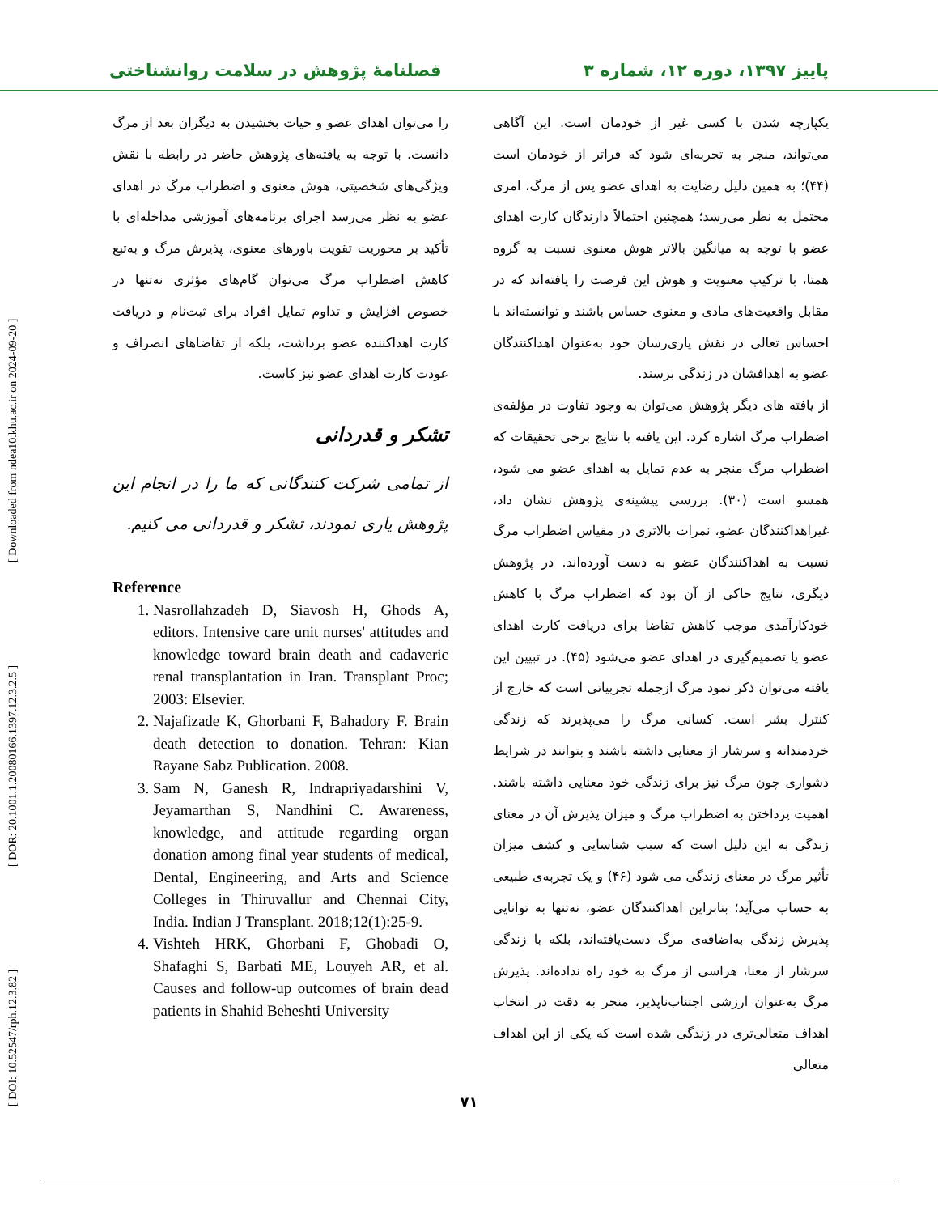[ DOI: 10.52547/rph.12.3.82 ] [ DOR: 20.1001.1.20080166.1397.12.3.2.5 ] [ Downloaded from ndea10.khu.ac.ir on 2024-09-20 ]
پاییز ۱۳۹۷، دوره ۱۲، شماره ۳ فصلنامهٔ پژوهش در سلامت روانشناختی
یکپارچه شدن با کسی غیر از خودمان است. این آگاهی می‌تواند، منجر به تجربه‌ای شود که فراتر از خودمان است (۴۴)؛ به همین دلیل رضایت به اهدای عضو پس از مرگ، امری محتمل به نظر می‌رسد؛ همچنین احتمالاً دارندگان کارت اهدای عضو با توجه به میانگین بالاتر هوش معنوی نسبت به گروه همتا، با ترکیب معنویت و هوش این فرصت را یافته‌اند که در مقابل واقعیت‌های مادی و معنوی حساس باشند و توانسته‌اند با احساس تعالی در نقش یاری‌رسان خود به‌عنوان اهداکنندگان عضو به اهدافشان در زندگی برسند.
از یافته های دیگر پژوهش می‌توان به وجود تفاوت در مؤلفه‌ی اضطراب مرگ اشاره کرد. این یافته با نتایج برخی تحقیقات که اضطراب مرگ منجر به عدم تمایل به اهدای عضو می شود، همسو است (۳۰). بررسی پیشینه‌ی پژوهش نشان داد، غیراهداکنندگان عضو، نمرات بالاتری در مقیاس اضطراب مرگ نسبت به اهداکنندگان عضو به دست آورده‌اند. در پژوهش دیگری، نتایج حاکی از آن بود که اضطراب مرگ با کاهش خودکارآمدی موجب کاهش تقاضا برای دریافت کارت اهدای عضو یا تصمیم‌گیری در اهدای عضو می‌شود (۴۵). در تبیین این یافته می‌توان ذکر نمود مرگ ازجمله تجربیاتی است که خارج از کنترل بشر است. کسانی مرگ را می‌پذیرند که زندگی خردمندانه و سرشار از معنایی داشته باشند و بتوانند در شرایط دشواری چون مرگ نیز برای زندگی خود معنایی داشته باشند. اهمیت پرداختن به اضطراب مرگ و میزان پذیرش آن در معنای زندگی به این دلیل است که سبب شناسایی و کشف میزان تأثیر مرگ در معنای زندگی می شود (۴۶) و یک تجربه‌ی طبیعی به حساب می‌آید؛ بنابراین اهداکنندگان عضو، نه‌تنها به توانایی پذیرش زندگی به‌اضافه‌ی مرگ دست‌یافته‌اند، بلکه با زندگی سرشار از معنا، هراسی از مرگ به خود راه نداده‌اند. پذیرش مرگ به‌عنوان ارزشی اجتناب‌ناپذیر، منجر به دقت در انتخاب اهداف متعالی‌تری در زندگی شده است که یکی از این اهداف متعالی
را می‌توان اهدای عضو و حیات بخشیدن به دیگران بعد از مرگ دانست. با توجه به یافته‌های پژوهش حاضر در رابطه با نقش ویژگی‌های شخصیتی، هوش معنوی و اضطراب مرگ در اهدای عضو به نظر می‌رسد اجرای برنامه‌های آموزشی مداخله‌ای با تأکید بر محوریت تقویت باورهای معنوی، پذیرش مرگ و به‌تبع کاهش اضطراب مرگ می‌توان گام‌های مؤثری نه‌تنها در خصوص افزایش و تداوم تمایل افراد برای ثبت‌نام و دریافت کارت اهداکننده عضو برداشت، بلکه از تقاضاهای انصراف و عودت کارت اهدای عضو نیز کاست.
تشکر و قدردانی
از تمامی شرکت کنندگانی که ما را در انجام این پژوهش یاری نمودند، تشکر و قدردانی می کنیم.
Reference
1. Nasrollahzadeh D, Siavosh H, Ghods A, editors. Intensive care unit nurses' attitudes and knowledge toward brain death and cadaveric renal transplantation in Iran. Transplant Proc; 2003: Elsevier.
2. Najafizade K, Ghorbani F, Bahadory F. Brain death detection to donation. Tehran: Kian Rayane Sabz Publication. 2008.
3. Sam N, Ganesh R, Indrapriyadarshini V, Jeyamarthan S, Nandhini C. Awareness, knowledge, and attitude regarding organ donation among final year students of medical, Dental, Engineering, and Arts and Science Colleges in Thiruvallur and Chennai City, India. Indian J Transplant. 2018;12(1):25-9.
4. Vishteh HRK, Ghorbani F, Ghobadi O, Shafaghi S, Barbati ME, Louyeh AR, et al. Causes and follow-up outcomes of brain dead patients in Shahid Beheshti University
۷۱